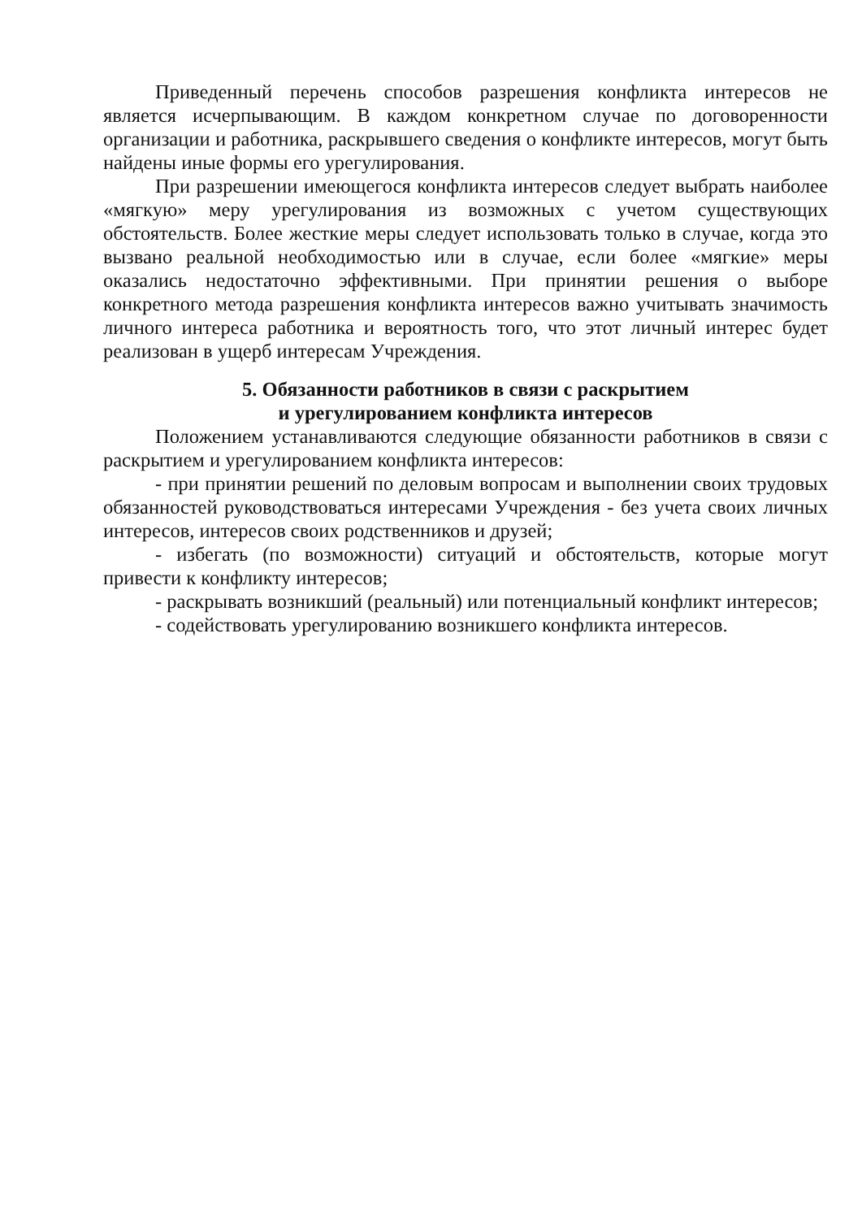Приведенный перечень способов разрешения конфликта интересов не является исчерпывающим. В каждом конкретном случае по договоренности организации и работника, раскрывшего сведения о конфликте интересов, могут быть найдены иные формы его урегулирования.
При разрешении имеющегося конфликта интересов следует выбрать наиболее «мягкую» меру урегулирования из возможных с учетом существующих обстоятельств. Более жесткие меры следует использовать только в случае, когда это вызвано реальной необходимостью или в случае, если более «мягкие» меры оказались недостаточно эффективными. При принятии решения о выборе конкретного метода разрешения конфликта интересов важно учитывать значимость личного интереса работника и вероятность того, что этот личный интерес будет реализован в ущерб интересам Учреждения.
5. Обязанности работников в связи с раскрытием
и урегулированием конфликта интересов
Положением устанавливаются следующие обязанности работников в связи с раскрытием и урегулированием конфликта интересов:
- при принятии решений по деловым вопросам и выполнении своих трудовых обязанностей руководствоваться интересами Учреждения - без учета своих личных интересов, интересов своих родственников и друзей;
- избегать (по возможности) ситуаций и обстоятельств, которые могут привести к конфликту интересов;
- раскрывать возникший (реальный) или потенциальный конфликт интересов;
- содействовать урегулированию возникшего конфликта интересов.